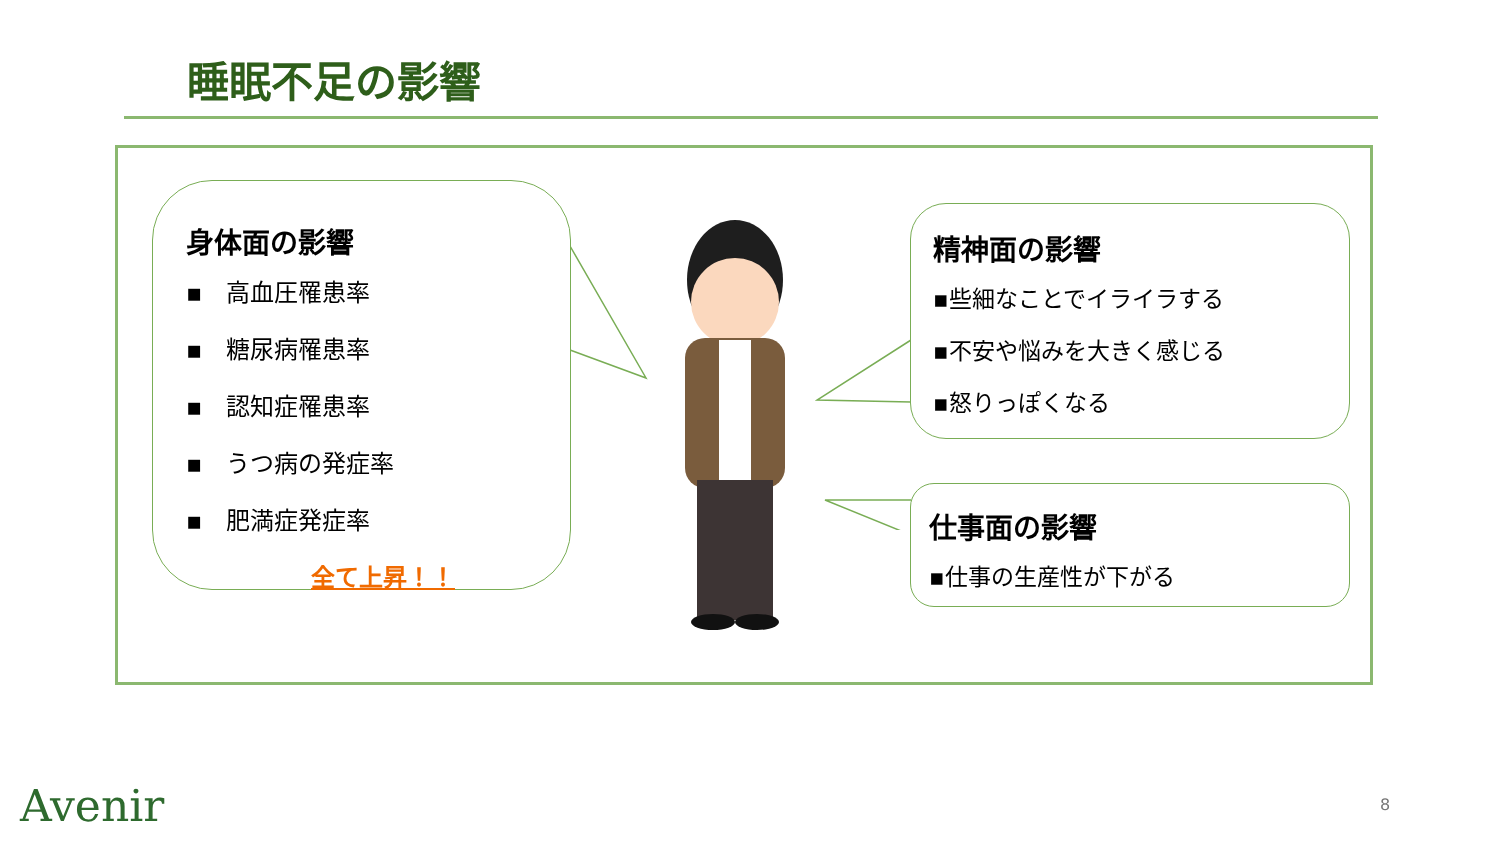睡眠不足の影響
身体面の影響
▪　高血圧罹患率
▪　糖尿病罹患率
▪　認知症罹患率
▪　うつ病の発症率
▪　肥満症発症率
全て上昇！！
精神面の影響
▪些細なことでイライラする
▪不安や悩みを大きく感じる
▪怒りっぽくなる
仕事面の影響
▪仕事の生産性が下がる
Avenir 8